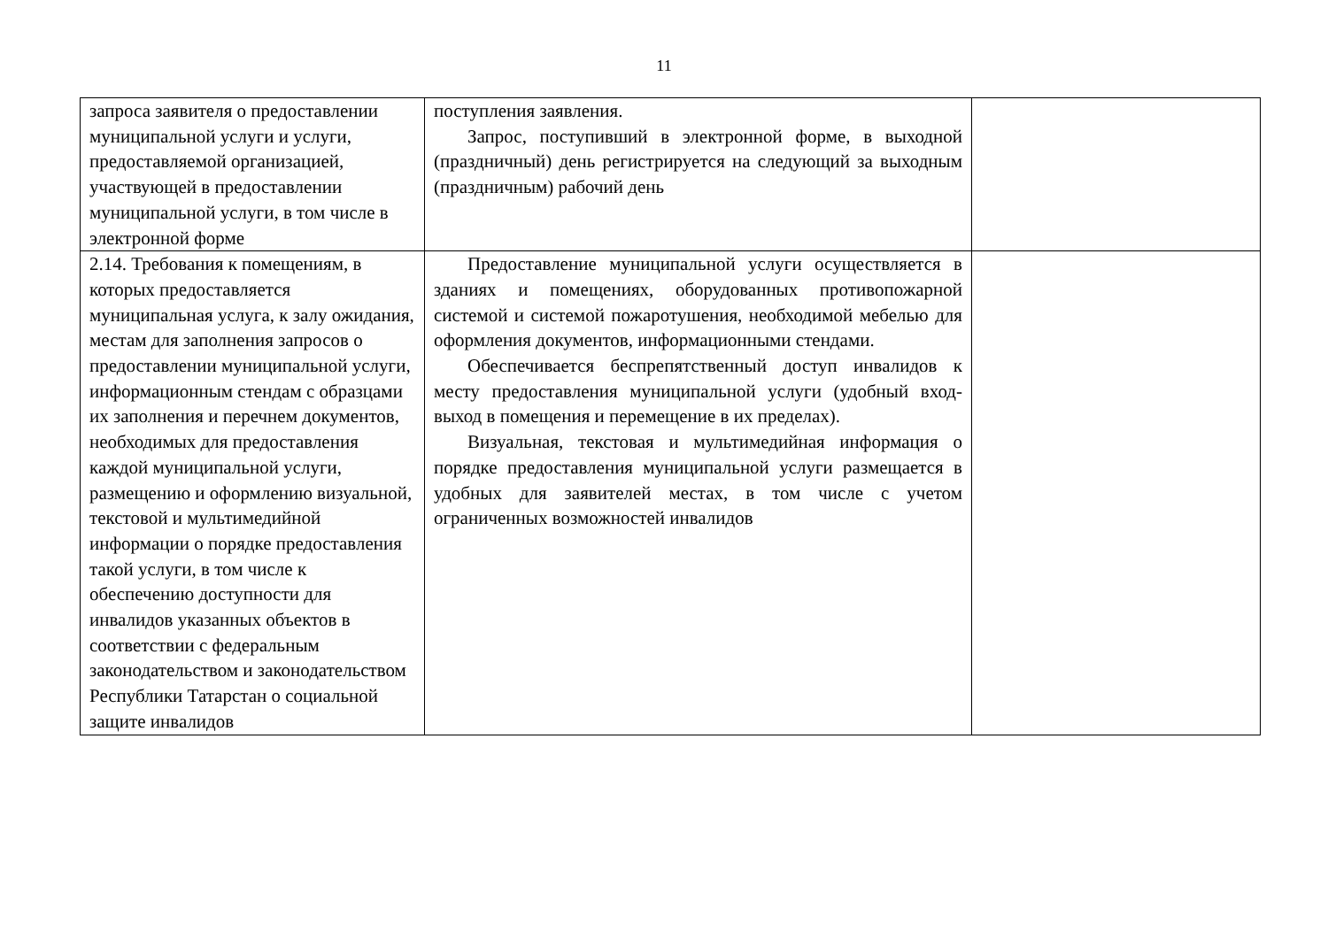11
| запроса заявителя о предоставлении муниципальной услуги и услуги, предоставляемой организацией, участвующей в предоставлении муниципальной услуги, в том числе в электронной форме | поступления заявления. Запрос, поступивший в электронной форме, в выходной (праздничный) день регистрируется на следующий за выходным (праздничным) рабочий день | |
| 2.14. Требования к помещениям, в которых предоставляется муниципальная услуга, к залу ожидания, местам для заполнения запросов о предоставлении муниципальной услуги, информационным стендам с образцами их заполнения и перечнем документов, необходимых для предоставления каждой муниципальной услуги, размещению и оформлению визуальной, текстовой и мультимедийной информации о порядке предоставления такой услуги, в том числе к обеспечению доступности для инвалидов указанных объектов в соответствии с федеральным законодательством и законодательством Республики Татарстан о социальной защите инвалидов | Предоставление муниципальной услуги осуществляется в зданиях и помещениях, оборудованных противопожарной системой и системой пожаротушения, необходимой мебелью для оформления документов, информационными стендами. Обеспечивается беспрепятственный доступ инвалидов к месту предоставления муниципальной услуги (удобный вход-выход в помещения и перемещение в их пределах). Визуальная, текстовая и мультимедийная информация о порядке предоставления муниципальной услуги размещается в удобных для заявителей местах, в том числе с учетом ограниченных возможностей инвалидов | |